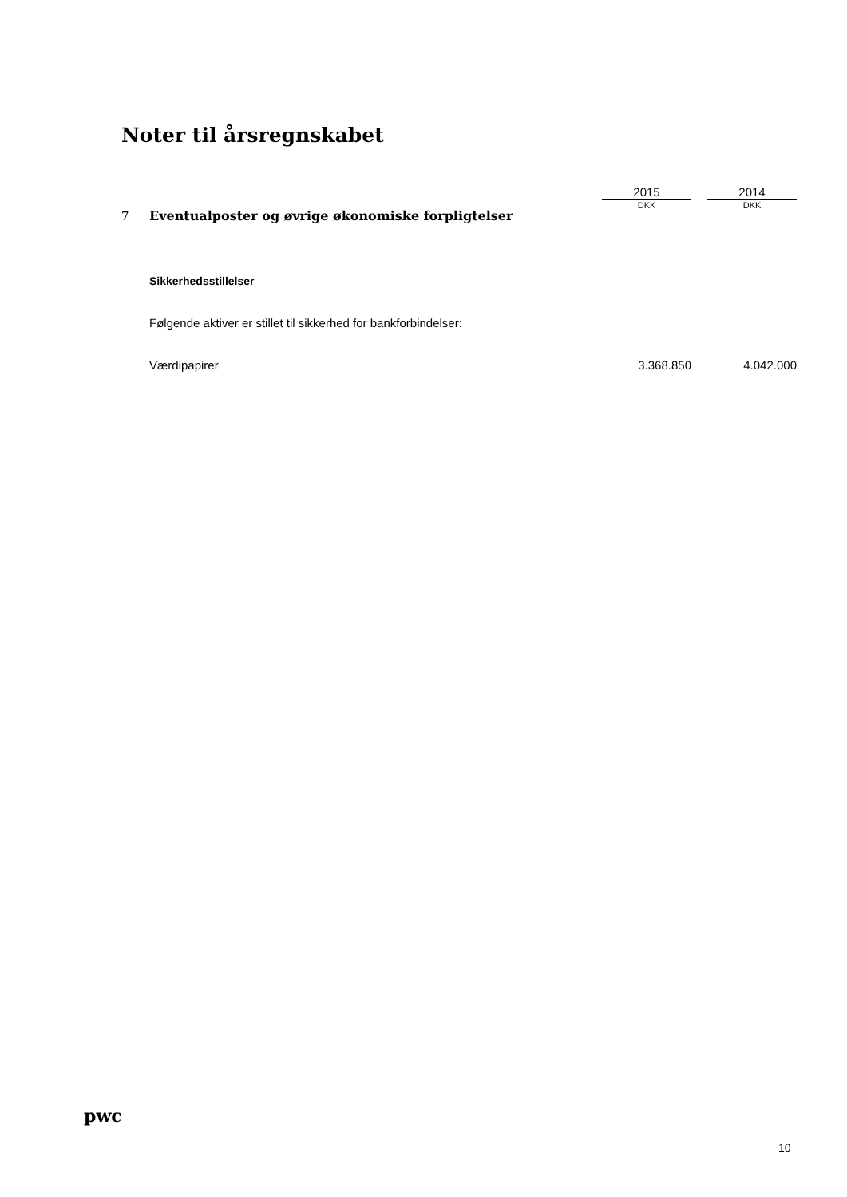Noter til årsregnskabet
| | | 2015 | | 2014 |
| 7 | Eventualposter og øvrige økonomiske forpligtelser | DKK | | DKK |
| | Sikkerhedsstillelser | | | |
| | Følgende aktiver er stillet til sikkerhed for bankforbindelser: | | | |
| | Værdipapirer | 3.368.850 | | 4.042.000 |
pwc
10